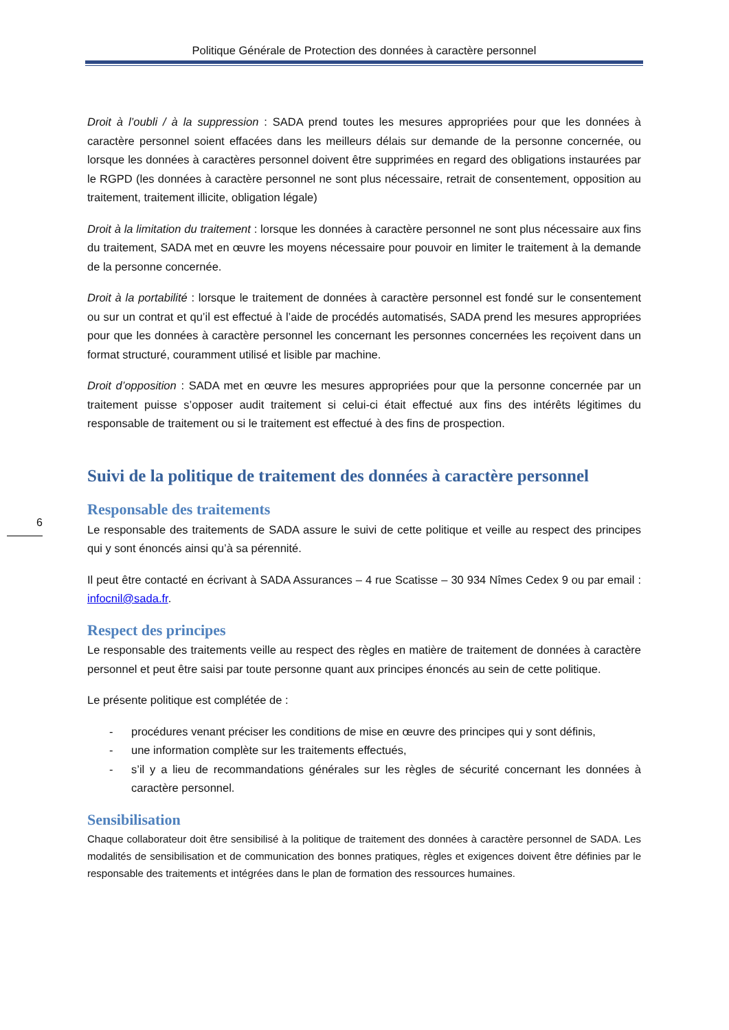Politique Générale de Protection des données à caractère personnel
6
Droit à l’oubli / à la suppression : SADA prend toutes les mesures appropriées pour que les données à caractère personnel soient effacées dans les meilleurs délais sur demande de la personne concernée, ou lorsque les données à caractères personnel doivent être supprimées en regard des obligations instaurées par le RGPD (les données à caractère personnel ne sont plus nécessaire, retrait de consentement, opposition au traitement, traitement illicite, obligation légale)
Droit à la limitation du traitement : lorsque les données à caractère personnel ne sont plus nécessaire aux fins du traitement, SADA met en œuvre les moyens nécessaire pour pouvoir en limiter le traitement à la demande de la personne concernée.
Droit à la portabilité : lorsque le traitement de données à caractère personnel est fondé sur le consentement ou sur un contrat et qu’il est effectué à l’aide de procédés automatisés, SADA prend les mesures appropriées pour que les données à caractère personnel les concernant les personnes concernées les reçoivent dans un format structuré, couramment utilisé et lisible par machine.
Droit d’opposition : SADA met en œuvre les mesures appropriées pour que la personne concernée par un traitement puisse s’opposer audit traitement si celui-ci était effectué aux fins des intérêts légitimes du responsable de traitement ou si le traitement est effectué à des fins de prospection.
Suivi de la politique de traitement des données à caractère personnel
Responsable des traitements
Le responsable des traitements de SADA assure le suivi de cette politique et veille au respect des principes qui y sont énoncés ainsi qu’à sa pérennité.
Il peut être contacté en écrivant à SADA Assurances – 4 rue Scatisse – 30 934 Nîmes Cedex 9 ou par email : infocnil@sada.fr.
Respect des principes
Le responsable des traitements veille au respect des règles en matière de traitement de données à caractère personnel et peut être saisi par toute personne quant aux principes énoncés au sein de cette politique.
Le présente politique est complétée de :
- procédures venant préciser les conditions de mise en œuvre des principes qui y sont définis,
- une information complète sur les traitements effectués,
- s’il y a lieu de recommandations générales sur les règles de sécurité concernant les données à caractère personnel.
Sensibilisation
Chaque collaborateur doit être sensibilisé à la politique de traitement des données à caractère personnel de SADA. Les modalités de sensibilisation et de communication des bonnes pratiques, règles et exigences doivent être définies par le responsable des traitements et intégrées dans le plan de formation des ressources humaines.